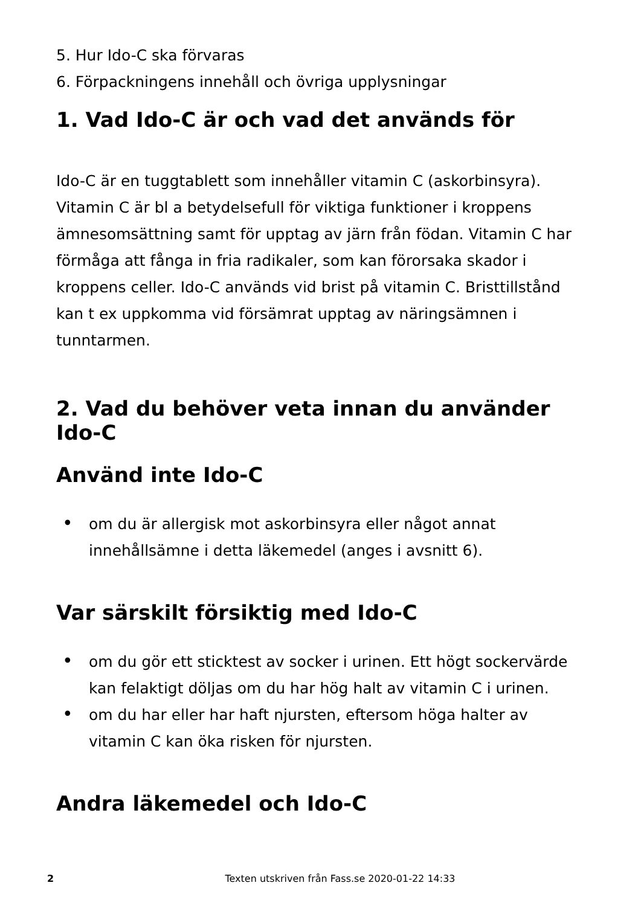5. Hur Ido-C ska förvaras
6. Förpackningens innehåll och övriga upplysningar
1. Vad Ido-C är och vad det används för
Ido-C är en tuggtablett som innehåller vitamin C (askorbinsyra). Vitamin C är bl a betydelsefull för viktiga funktioner i kroppens ämnesomsättning samt för upptag av järn från födan. Vitamin C har förmåga att fånga in fria radikaler, som kan förorsaka skador i kroppens celler. Ido-C används vid brist på vitamin C. Bristtillstånd kan t ex uppkomma vid försämrat upptag av näringsämnen i tunntarmen.
2. Vad du behöver veta innan du använder Ido-C
Använd inte Ido-C
• om du är allergisk mot askorbinsyra eller något annat innehållsämne i detta läkemedel (anges i avsnitt 6).
Var särskilt försiktig med Ido-C
• om du gör ett sticktest av socker i urinen. Ett högt sockervärde kan felaktigt döljas om du har hög halt av vitamin C i urinen.
• om du har eller har haft njursten, eftersom höga halter av vitamin C kan öka risken för njursten.
Andra läkemedel och Ido-C
2
Texten utskriven från Fass.se 2020-01-22 14:33